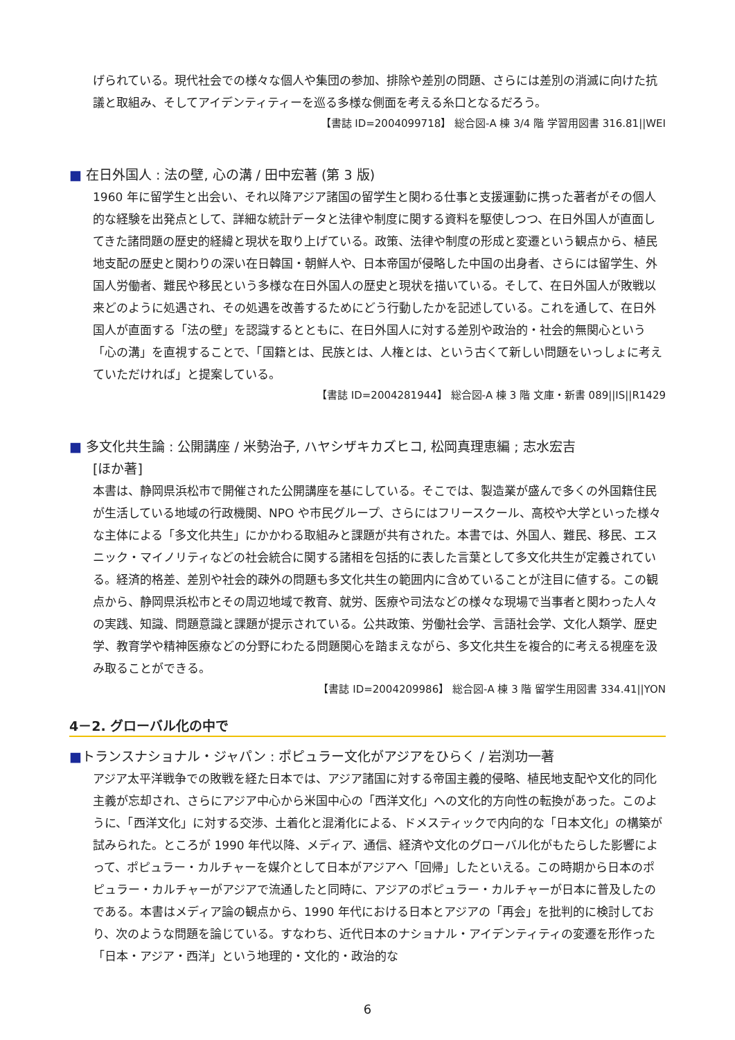げられている。現代社会での様々な個人や集団の参加、排除や差別の問題、さらには差別の消滅に向けた抗議と取組み、そしてアイデンティティーを巡る多様な側面を考える糸口となるだろう。
【書誌 ID=2004099718】 総合図-A 棟 3/4 階 学習用図書 316.81||WEI
■ 在日外国人 : 法の壁, 心の溝 / 田中宏著 (第 3 版)
1960 年に留学生と出会い、それ以降アジア諸国の留学生と関わる仕事と支援運動に携った著者がその個人的な経験を出発点として、詳細な統計データと法律や制度に関する資料を駆使しつつ、在日外国人が直面してきた諸問題の歴史的経緯と現状を取り上げている。政策、法律や制度の形成と変遷という観点から、植民地支配の歴史と関わりの深い在日韓国・朝鮮人や、日本帝国が侵略した中国の出身者、さらには留学生、外国人労働者、難民や移民という多様な在日外国人の歴史と現状を描いている。そして、在日外国人が敗戦以来どのように処遇され、その処遇を改善するためにどう行動したかを記述している。これを通して、在日外国人が直面する「法の壁」を認識するとともに、在日外国人に対する差別や政治的・社会的無関心という「心の溝」を直視することで、「国籍とは、民族とは、人権とは、という古くて新しい問題をいっしょに考えていただければ」と提案している。
【書誌 ID=2004281944】 総合図-A 棟 3 階 文庫・新書 089||IS||R1429
■ 多文化共生論 : 公開講座 / 米勢治子, ハヤシザキカズヒコ, 松岡真理恵編 ; 志水宏吉
[ほか著]
本書は、静岡県浜松市で開催された公開講座を基にしている。そこでは、製造業が盛んで多くの外国籍住民が生活している地域の行政機関、NPO や市民グループ、さらにはフリースクール、高校や大学といった様々な主体による「多文化共生」にかかわる取組みと課題が共有された。本書では、外国人、難民、移民、エスニック・マイノリティなどの社会統合に関する諸相を包括的に表した言葉として多文化共生が定義されている。経済的格差、差別や社会的疎外の問題も多文化共生の範囲内に含めていることが注目に値する。この観点から、静岡県浜松市とその周辺地域で教育、就労、医療や司法などの様々な現場で当事者と関わった人々の実践、知識、問題意識と課題が提示されている。公共政策、労働社会学、言語社会学、文化人類学、歴史学、教育学や精神医療などの分野にわたる問題関心を踏まえながら、多文化共生を複合的に考える視座を汲み取ることができる。
【書誌 ID=2004209986】 総合図-A 棟 3 階 留学生用図書 334.41||YON
4－2. グローバル化の中で
■トランスナショナル・ジャパン : ポピュラー文化がアジアをひらく / 岩渕功一著
アジア太平洋戦争での敗戦を経た日本では、アジア諸国に対する帝国主義的侵略、植民地支配や文化的同化主義が忘却され、さらにアジア中心から米国中心の「西洋文化」への文化的方向性の転換があった。このように、「西洋文化」に対する交渉、土着化と混淆化による、ドメスティックで内向的な「日本文化」の構築が試みられた。ところが 1990 年代以降、メディア、通信、経済や文化のグローバル化がもたらした影響によって、ポピュラー・カルチャーを媒介として日本がアジアへ「回帰」したといえる。この時期から日本のポピュラー・カルチャーがアジアで流通したと同時に、アジアのポピュラー・カルチャーが日本に普及したのである。本書はメディア論の観点から、1990 年代における日本とアジアの「再会」を批判的に検討しており、次のような問題を論じている。すなわち、近代日本のナショナル・アイデンティティの変遷を形作った「日本・アジア・西洋」という地理的・文化的・政治的な
6